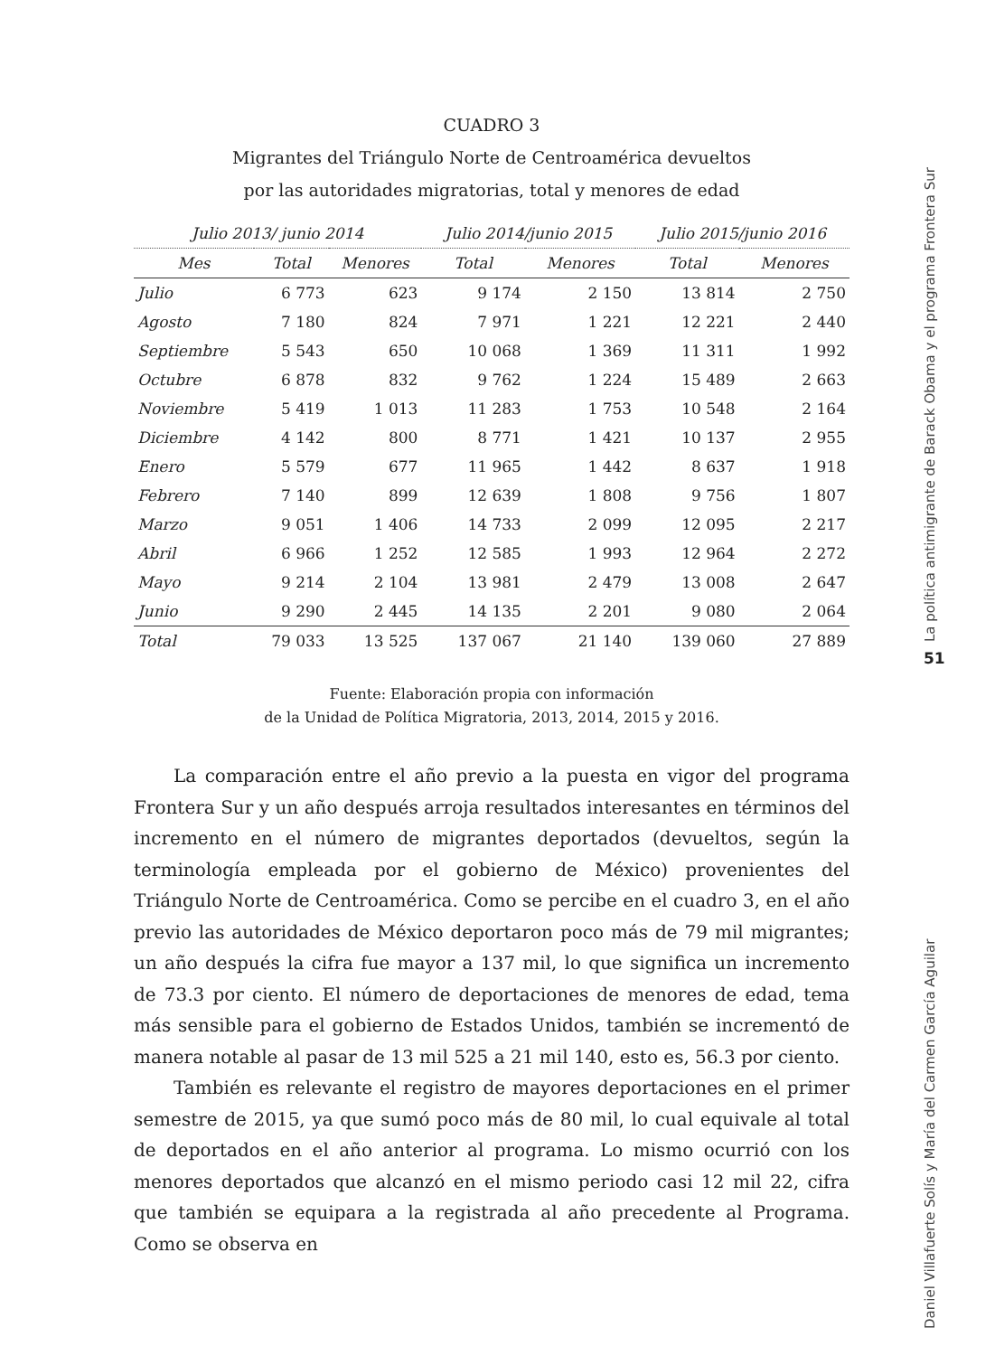CUADRO 3
Migrantes del Triángulo Norte de Centroamérica devueltos
por las autoridades migratorias, total y menores de edad
| Julio 2013/ junio 2014 | | | Julio 2014/junio 2015 | | Julio 2015/junio 2016 | |
| --- | --- | --- | --- | --- | --- | --- |
| Mes | Total | Menores | Total | Menores | Total | Menores |
| Julio | 6 773 | 623 | 9 174 | 2 150 | 13 814 | 2 750 |
| Agosto | 7 180 | 824 | 7 971 | 1 221 | 12 221 | 2 440 |
| Septiembre | 5 543 | 650 | 10 068 | 1 369 | 11 311 | 1 992 |
| Octubre | 6 878 | 832 | 9 762 | 1 224 | 15 489 | 2 663 |
| Noviembre | 5 419 | 1 013 | 11 283 | 1 753 | 10 548 | 2 164 |
| Diciembre | 4 142 | 800 | 8 771 | 1 421 | 10 137 | 2 955 |
| Enero | 5 579 | 677 | 11 965 | 1 442 | 8 637 | 1 918 |
| Febrero | 7 140 | 899 | 12 639 | 1 808 | 9 756 | 1 807 |
| Marzo | 9 051 | 1 406 | 14 733 | 2 099 | 12 095 | 2 217 |
| Abril | 6 966 | 1 252 | 12 585 | 1 993 | 12 964 | 2 272 |
| Mayo | 9 214 | 2 104 | 13 981 | 2 479 | 13 008 | 2 647 |
| Junio | 9 290 | 2 445 | 14 135 | 2 201 | 9 080 | 2 064 |
| Total | 79 033 | 13 525 | 137 067 | 21 140 | 139 060 | 27 889 |
Fuente: Elaboración propia con información
de la Unidad de Política Migratoria, 2013, 2014, 2015 y 2016.
La comparación entre el año previo a la puesta en vigor del programa Frontera Sur y un año después arroja resultados interesantes en términos del incremento en el número de migrantes deportados (devueltos, según la terminología empleada por el gobierno de México) provenientes del Triángulo Norte de Centroamérica. Como se percibe en el cuadro 3, en el año previo las autoridades de México deportaron poco más de 79 mil migrantes; un año después la cifra fue mayor a 137 mil, lo que significa un incremento de 73.3 por ciento. El número de deportaciones de menores de edad, tema más sensible para el gobierno de Estados Unidos, también se incrementó de manera notable al pasar de 13 mil 525 a 21 mil 140, esto es, 56.3 por ciento.
También es relevante el registro de mayores deportaciones en el primer semestre de 2015, ya que sumó poco más de 80 mil, lo cual equivale al total de deportados en el año anterior al programa. Lo mismo ocurrió con los menores deportados que alcanzó en el mismo periodo casi 12 mil 22, cifra que también se equipara a la registrada al año precedente al Programa. Como se observa en
La política antimigrante de Barack Obama y el programa Frontera Sur
51
Daniel Villafuerte Solís y María del Carmen García Aguilar